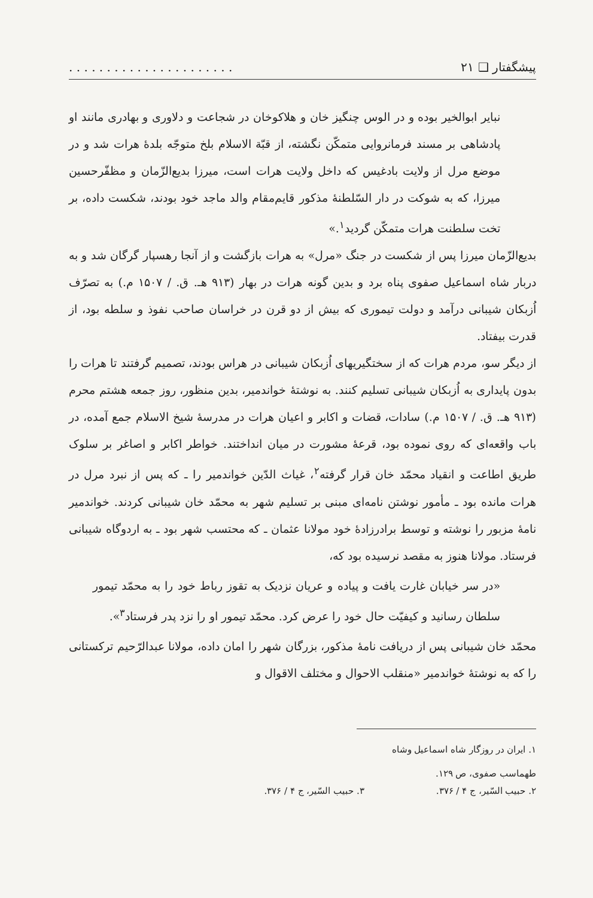پیشگفتار ❑ ۲۱. . . . . . . . . . . . . . . . . . . . . .
نبایر ابوالخیر بوده و در الوس چنگیز خان و هلاکوخان در شجاعت و دلاوری و بهادری مانند او پادشاهی بر مسند فرمانروایی متمکّن نگشته، از قبّة الاسلام بلخ متوجّه بلدهٔ هرات شد و در موضع مرل از ولایت بادغیس که داخل ولایت هرات است، میرزا بدیع‌الزّمان و مظفّرحسین میرزا، که به شوکت در دار السّلطنهٔ مذکور قایم‌مقام والد ماجد خود بودند، شکست داده، بر تخت سلطنت هرات متمکّن گردید<sup>۱</sup>.»
بدیع‌الزّمان میرزا پس از شکست در جنگ «مرل» به هرات بازگشت و از آنجا رهسپار گرگان شد و به دربار شاه اسماعیل صفوی پناه برد و بدین گونه هرات در بهار (۹۱۳ هـ. ق. / ۱۵۰۷ م.) به تصرّف اُزبکان شیبانی درآمد و دولت تیموری که بیش از دو قرن در خراسان صاحب نفوذ و سلطه بود، از قدرت بیفتاد.
از دیگر سو، مردم هرات که از سختگیریهای اُزبکان شیبانی در هراس بودند، تصمیم گرفتند تا هرات را بدون پایداری به اُزبکان شیبانی تسلیم کنند. به نوشتهٔ خواندمیر، بدین منظور، روز جمعه هشتم محرم (۹۱۳ هـ. ق. / ۱۵۰۷ م.) سادات، قضات و اکابر و اعیان هرات در مدرسهٔ شیخ الاسلام جمع آمده، در باب واقعه‌ای که روی نموده بود، قرعهٔ مشورت در میان انداختند. خواطر اکابر و اصاغر بر سلوک طریق اطاعت و انقیاد محمّد خان قرار گرفته<sup>۲</sup>، غیاث الدّین خواندمیر را ـ که پس از نبرد مرل در هرات مانده بود ـ مأمور نوشتن نامه‌ای مبنی بر تسلیم شهر به محمّد خان شیبانی کردند. خواندمیر نامهٔ مزبور را نوشته و توسط برادرزادهٔ خود مولانا عثمان ـ که محتسب شهر بود ـ به اردوگاه شیبانی فرستاد. مولانا هنوز به مقصد نرسیده بود که،
«در سر خیابان غارت یافت و پیاده و عریان نزدیک به تقوز رباط خود را به محمّد تیمور سلطان رسانید و کیفیّت حال خود را عرض کرد. محمّد تیمور او را نزد پدر فرستاد<sup>۳</sup>».
محمّد خان شیبانی پس از دریافت نامهٔ مذکور، بزرگان شهر را امان داده، مولانا عبدالرّحیم ترکستانی را که به نوشتهٔ خواندمیر «منقلب الاحوال و مختلف الاقوال و
۱. ایران در روزگار شاه اسماعیل وشاه طهماسب صفوی، ص ۱۲۹.
۲. حبیب السّیر، ج ۴ / ۳۷۶. ۳. حبیب السّیر، ج ۴ / ۳۷۶.